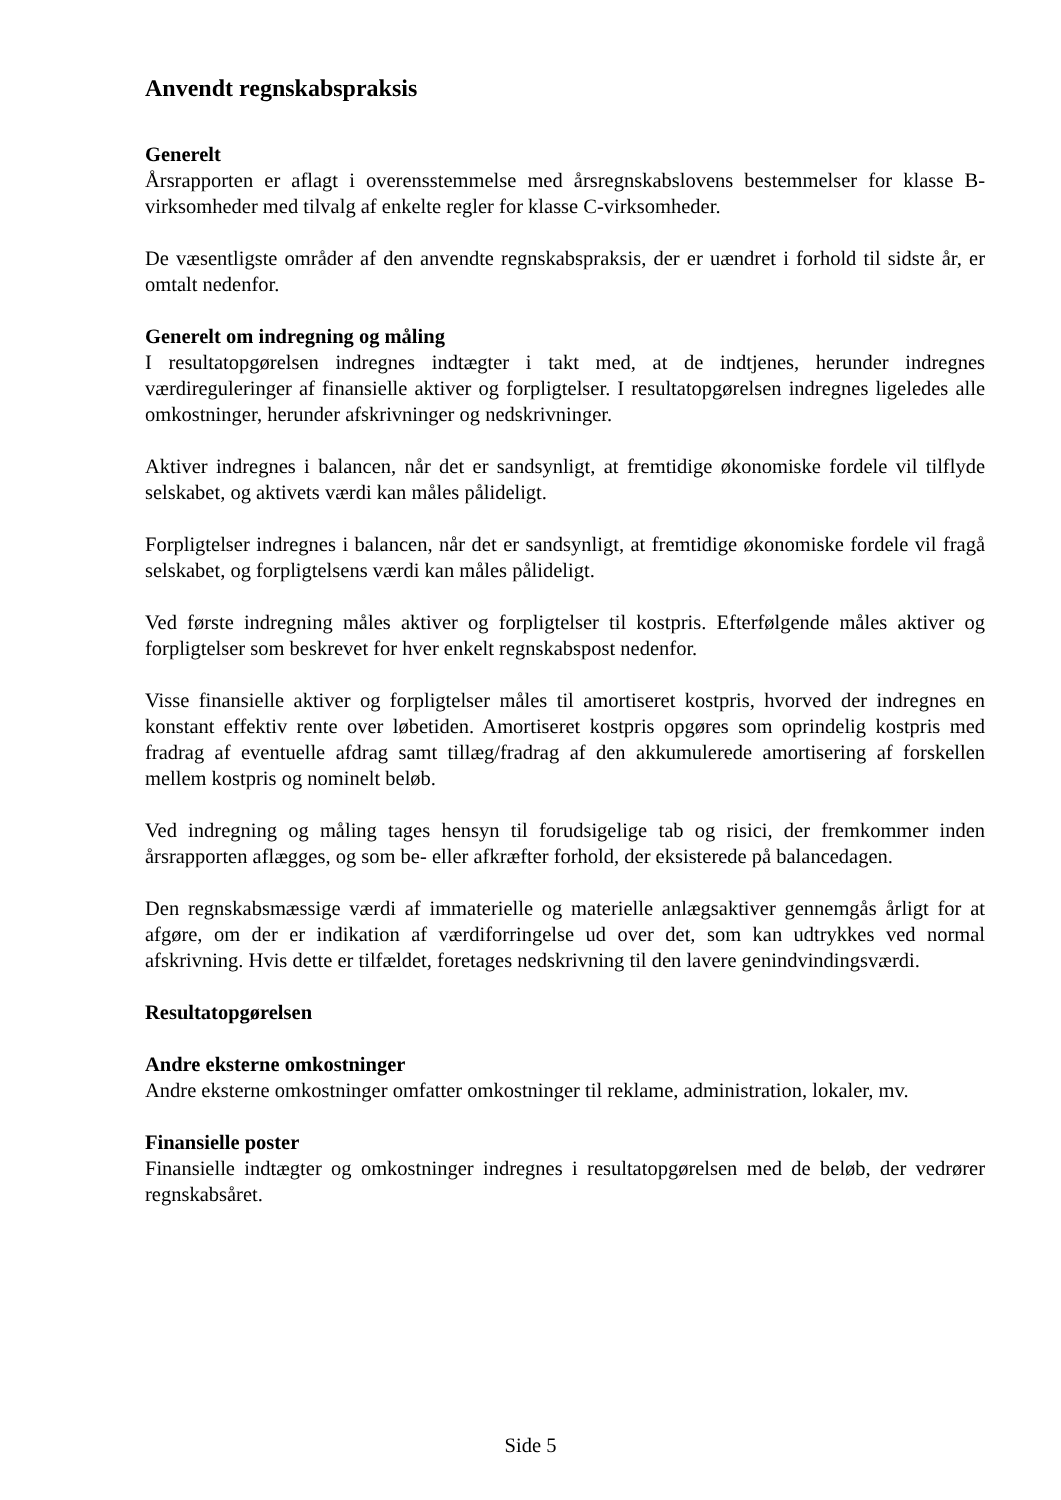Anvendt regnskabspraksis
Generelt
Årsrapporten er aflagt i overensstemmelse med årsregnskabslovens bestemmelser for klasse B-virksomheder med tilvalg af enkelte regler for klasse C-virksomheder.
De væsentligste områder af den anvendte regnskabspraksis, der er uændret i forhold til sidste år, er omtalt nedenfor.
Generelt om indregning og måling
I resultatopgørelsen indregnes indtægter i takt med, at de indtjenes, herunder indregnes værdireguleringer af finansielle aktiver og forpligtelser. I resultatopgørelsen indregnes ligeledes alle omkostninger, herunder afskrivninger og nedskrivninger.
Aktiver indregnes i balancen, når det er sandsynligt, at fremtidige økonomiske fordele vil tilflyde selskabet, og aktivets værdi kan måles pålideligt.
Forpligtelser indregnes i balancen, når det er sandsynligt, at fremtidige økonomiske fordele vil fragå selskabet, og forpligtelsens værdi kan måles pålideligt.
Ved første indregning måles aktiver og forpligtelser til kostpris. Efterfølgende måles aktiver og forpligtelser som beskrevet for hver enkelt regnskabspost nedenfor.
Visse finansielle aktiver og forpligtelser måles til amortiseret kostpris, hvorved der indregnes en konstant effektiv rente over løbetiden. Amortiseret kostpris opgøres som oprindelig kostpris med fradrag af eventuelle afdrag samt tillæg/fradrag af den akkumulerede amortisering af forskellen mellem kostpris og nominelt beløb.
Ved indregning og måling tages hensyn til forudsigelige tab og risici, der fremkommer inden årsrapporten aflægges, og som be- eller afkræfter forhold, der eksisterede på balancedagen.
Den regnskabsmæssige værdi af immaterielle og materielle anlægsaktiver gennemgås årligt for at afgøre, om der er indikation af værdiforringelse ud over det, som kan udtrykkes ved normal afskrivning. Hvis dette er tilfældet, foretages nedskrivning til den lavere genindvindingsværdi.
Resultatopgørelsen
Andre eksterne omkostninger
Andre eksterne omkostninger omfatter omkostninger til reklame, administration, lokaler, mv.
Finansielle poster
Finansielle indtægter og omkostninger indregnes i resultatopgørelsen med de beløb, der vedrører regnskabsåret.
Side 5